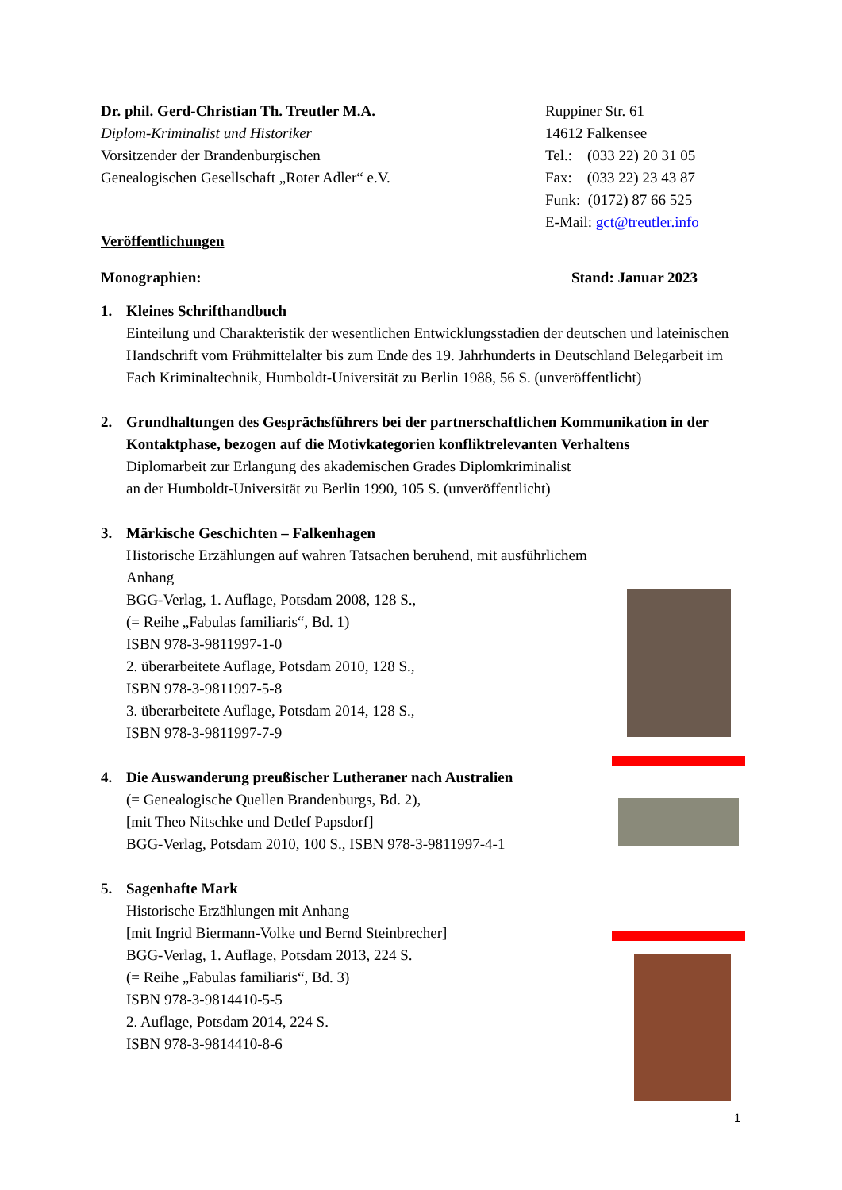Dr. phil. Gerd-Christian Th. Treutler M.A.
Diplom-Kriminalist und Historiker
Vorsitzender der Brandenburgischen
Genealogischen Gesellschaft „Roter Adler“ e.V.
Ruppiner Str. 61
14612 Falkensee
Tel.: (033 22) 20 31 05
Fax: (033 22) 23 43 87
Funk: (0172) 87 66 525
E-Mail: gct@treutler.info
Veröffentlichungen
Monographien: Stand: Januar 2023
1. Kleines Schrifthandbuch
Einteilung und Charakteristik der wesentlichen Entwicklungsstadien der deutschen und lateinischen Handschrift vom Frühmittelalter bis zum Ende des 19. Jahrhunderts in Deutschland Belegarbeit im Fach Kriminaltechnik, Humboldt-Universität zu Berlin 1988, 56 S. (unveröffentlicht)
2. Grundhaltungen des Gesprächsführers bei der partnerschaftlichen Kommunikation in der Kontaktphase, bezogen auf die Motivkategorien konfliktrelevanten Verhaltens
Diplomarbeit zur Erlangung des akademischen Grades Diplomkriminalist
an der Humboldt-Universität zu Berlin 1990, 105 S. (unveröffentlicht)
3. Märkische Geschichten – Falkenhagen
Historische Erzählungen auf wahren Tatsachen beruhend, mit ausführlichem Anhang
BGG-Verlag, 1. Auflage, Potsdam 2008, 128 S.,
(= Reihe „Fabulas familiaris“, Bd. 1)
ISBN 978-3-9811997-1-0
2. überarbeitete Auflage, Potsdam 2010, 128 S.,
ISBN 978-3-9811997-5-8
3. überarbeitete Auflage, Potsdam 2014, 128 S.,
ISBN 978-3-9811997-7-9
4. Die Auswanderung preußischer Lutheraner nach Australien
(= Genealogische Quellen Brandenburgs, Bd. 2),
[mit Theo Nitschke und Detlef Papsdorf]
BGG-Verlag, Potsdam 2010, 100 S., ISBN 978-3-9811997-4-1
5. Sagenhafte Mark
Historische Erzählungen mit Anhang
[mit Ingrid Biermann-Volke und Bernd Steinbrecher]
BGG-Verlag, 1. Auflage, Potsdam 2013, 224 S.
(= Reihe „Fabulas familiaris“, Bd. 3)
ISBN 978-3-9814410-5-5
2. Auflage, Potsdam 2014, 224 S.
ISBN 978-3-9814410-8-6
1